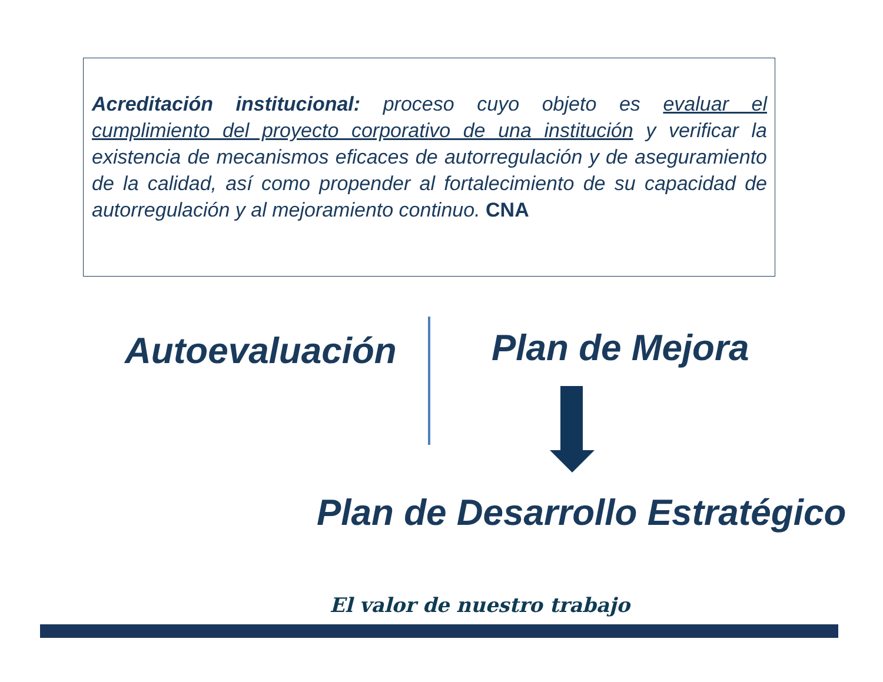Acreditación institucional: proceso cuyo objeto es evaluar el cumplimiento del proyecto corporativo de una institución y verificar la existencia de mecanismos eficaces de autorregulación y de aseguramiento de la calidad, así como propender al fortalecimiento de su capacidad de autorregulación y al mejoramiento continuo. CNA
Autoevaluación Plan de Mejora
Plan de Desarrollo Estratégico
El valor de nuestro trabajo